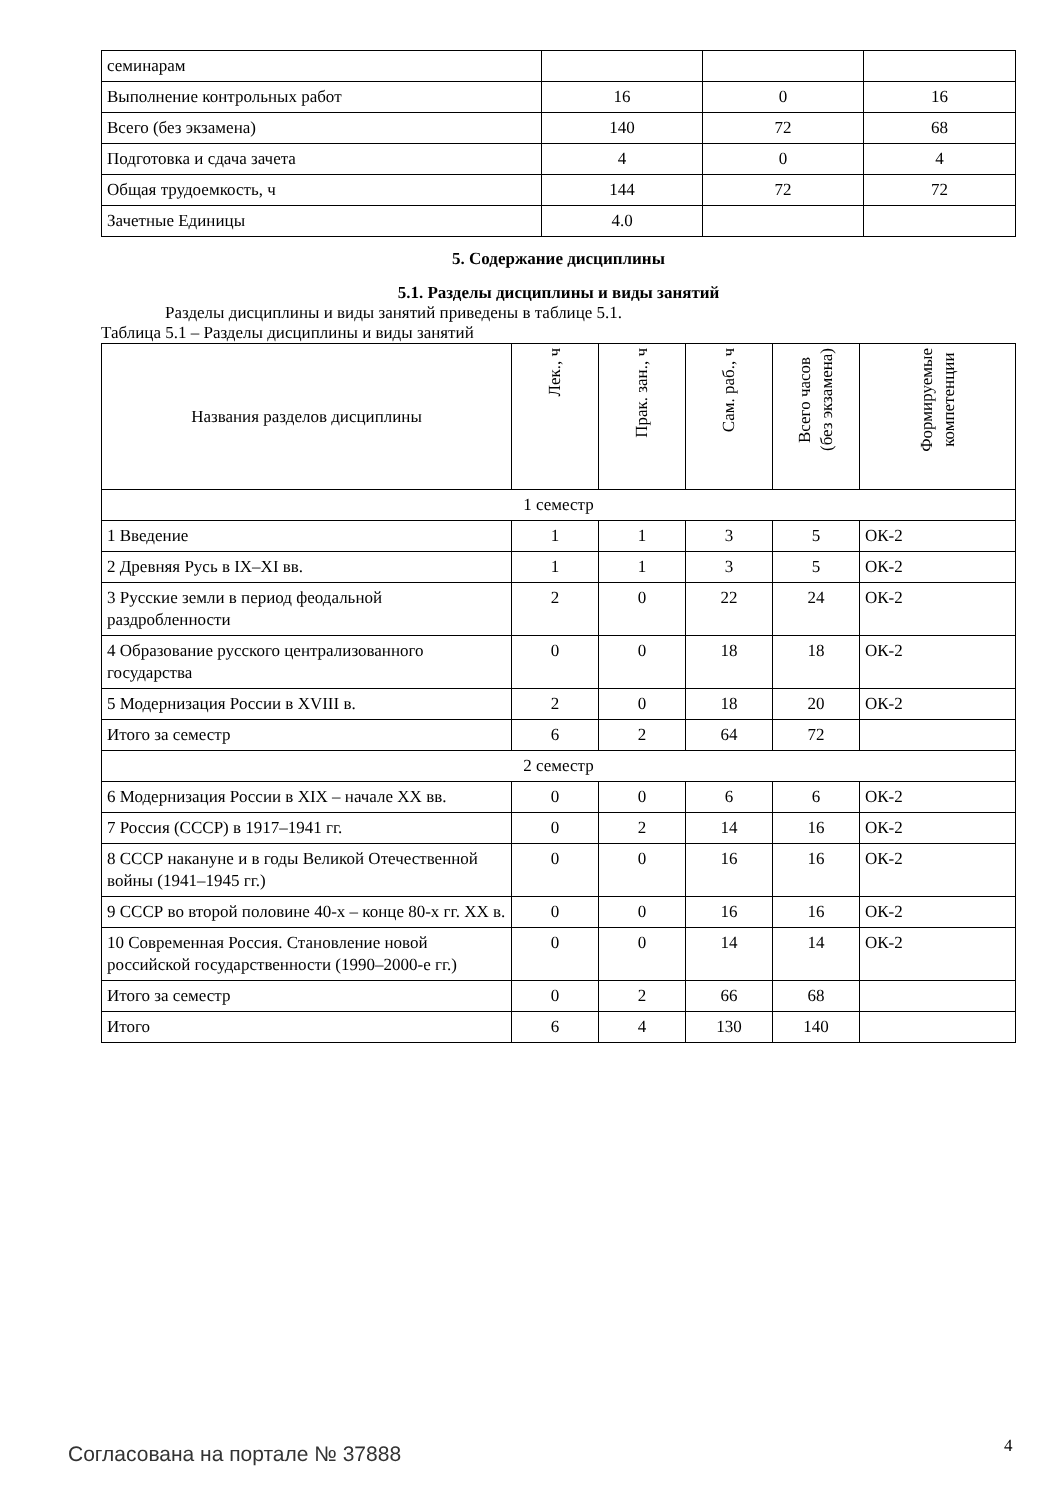| семинарам | | | |
| Выполнение контрольных работ | 16 | 0 | 16 |
| Всего (без экзамена) | 140 | 72 | 68 |
| Подготовка и сдача зачета | 4 | 0 | 4 |
| Общая трудоемкость, ч | 144 | 72 | 72 |
| Зачетные Единицы | 4.0 | | |
5. Содержание дисциплины
5.1. Разделы дисциплины и виды занятий
Разделы дисциплины и виды занятий приведены в таблице 5.1.
Таблица 5.1 – Разделы дисциплины и виды занятий
| Названия разделов дисциплины | Лек., ч | Прак. зан., ч | Сам. раб., ч | Всего часов (без экзамена) | Формируемые компетенции |
| --- | --- | --- | --- | --- | --- |
| 1 семестр | | | | | |
| 1 Введение | 1 | 1 | 3 | 5 | ОК-2 |
| 2 Древняя Русь в IX–XI вв. | 1 | 1 | 3 | 5 | ОК-2 |
| 3 Русские земли в период феодальной раздробленности | 2 | 0 | 22 | 24 | ОК-2 |
| 4 Образование русского централизованного государства | 0 | 0 | 18 | 18 | ОК-2 |
| 5 Модернизация России в XVIII в. | 2 | 0 | 18 | 20 | ОК-2 |
| Итого за семестр | 6 | 2 | 64 | 72 | |
| 2 семестр | | | | | |
| 6 Модернизация России в XIX – начале XX вв. | 0 | 0 | 6 | 6 | ОК-2 |
| 7 Россия (СССР) в 1917–1941 гг. | 0 | 2 | 14 | 16 | ОК-2 |
| 8 СССР накануне и в годы Великой Отечественной войны (1941–1945 гг.) | 0 | 0 | 16 | 16 | ОК-2 |
| 9 СССР во второй половине 40-х – конце 80-х гг. XX в. | 0 | 0 | 16 | 16 | ОК-2 |
| 10 Современная Россия. Становление новой российской государственности (1990–2000-е гг.) | 0 | 0 | 14 | 14 | ОК-2 |
| Итого за семестр | 0 | 2 | 66 | 68 | |
| Итого | 6 | 4 | 130 | 140 | |
Согласована на портале № 37888 4